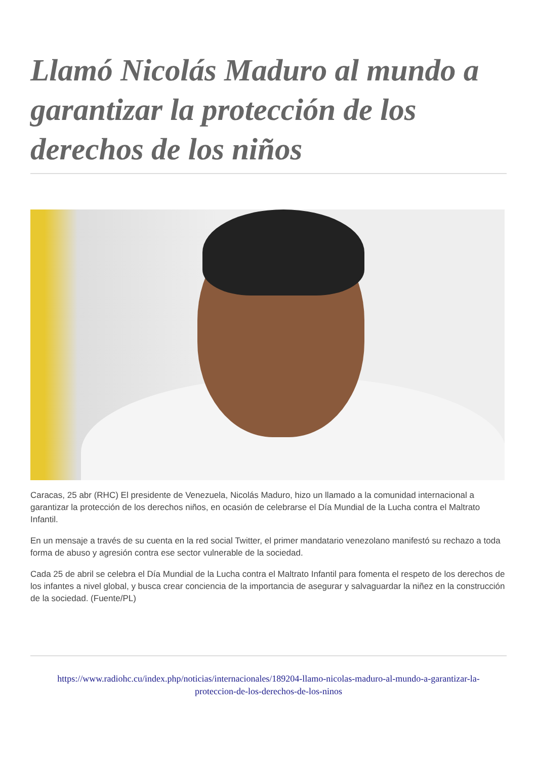Llamó Nicolás Maduro al mundo a garantizar la protección de los derechos de los niños
Caracas, 25 abr (RHC) El presidente de Venezuela, Nicolás Maduro, hizo un llamado a la comunidad internacional a garantizar la protección de los derechos niños, en ocasión de celebrarse el Día Mundial de la Lucha contra el Maltrato Infantil.
En un mensaje a través de su cuenta en la red social Twitter, el primer mandatario venezolano manifestó su rechazo a toda forma de abuso y agresión contra ese sector vulnerable de la sociedad.
Cada 25 de abril se celebra el Día Mundial de la Lucha contra el Maltrato Infantil para fomenta el respeto de los derechos de los infantes a nivel global, y busca crear conciencia de la importancia de asegurar y salvaguardar la niñez en la construcción de la sociedad. (Fuente/PL)
https://www.radiohc.cu/index.php/noticias/internacionales/189204-llamo-nicolas-maduro-al-mundo-a-garantizar-la-proteccion-de-los-derechos-de-los-ninos